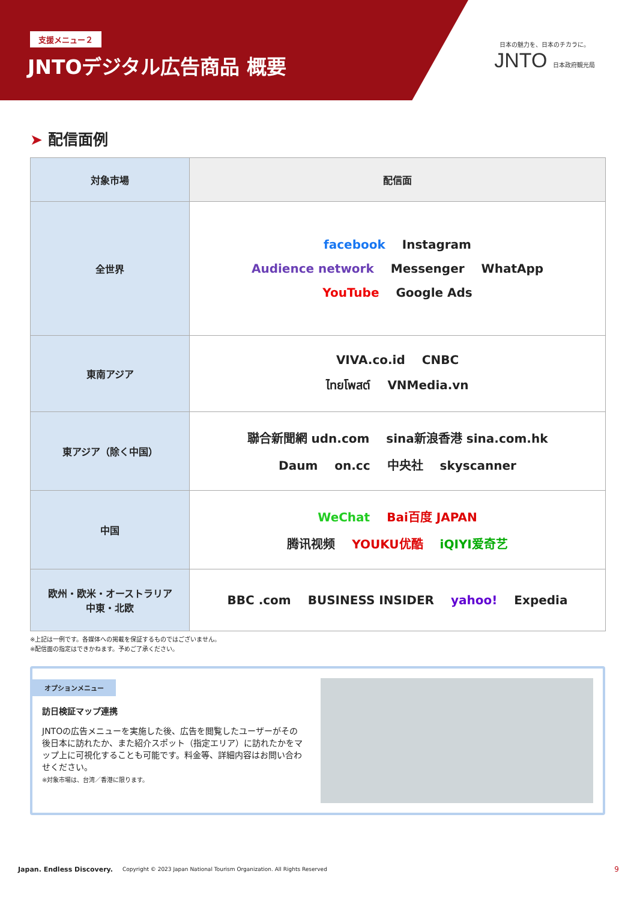支援メニュー２
JNTOデジタル広告商品 概要
日本の魅力を、日本のチカラに。
JNTO 日本政府観光局
➤ 配信面例
| 対象市場 | 配信面 |
| --- | --- |
| 全世界 | facebook Instagram Audience network Messenger WhatApp YouTube Google Ads |
| 東南アジア | VIVA.co.id CNBC ไทยโพสต์ VNMedia.vn |
| 東アジア（除く中国） | 聯合新聞網 udn.com sina新浪香港 sina.com.hk Daum on.cc 中央社 skyscanner |
| 中国 | WeChat Bai百度 JAPAN 腾讯视频 YOUKU优酷 iQIYI爱奇艺 |
| 欧州・欧米・オーストラリア 中東・北欧 | BBC .com BUSINESS INSIDER yahoo! Expedia |
※上記は一例です。各媒体への掲載を保証するものではございません。
※配信面の指定はできかねます。予めご了承ください。
オプションメニュー
訪日検証マップ連携
JNTOの広告メニューを実施した後、広告を閲覧したユーザーがその後日本に訪れたか、また紹介スポット（指定エリア）に訪れたかをマップ上に可視化することも可能です。料金等、詳細内容はお問い合わせください。
※対象市場は、台湾／香港に限ります。
Japan. Endless Discovery. Copyright © 2023 Japan National Tourism Organization. All Rights Reserved 9